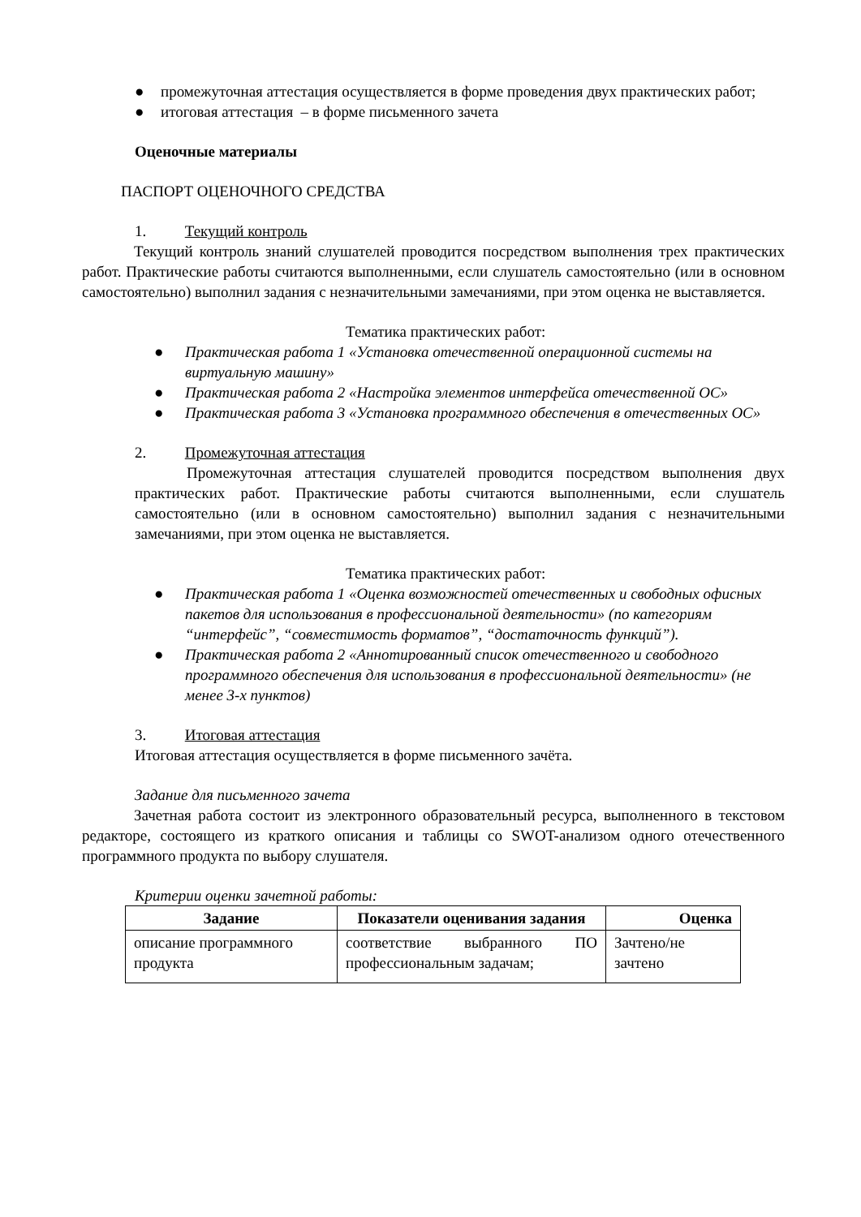● промежуточная аттестация осуществляется в форме проведения двух практических работ;
● итоговая аттестация – в форме письменного зачета
Оценочные материалы
ПАСПОРТ ОЦЕНОЧНОГО СРЕДСТВА
1. Текущий контроль
Текущий контроль знаний слушателей проводится посредством выполнения трех практических работ. Практические работы считаются выполненными, если слушатель самостоятельно (или в основном самостоятельно) выполнил задания с незначительными замечаниями, при этом оценка не выставляется.
Тематика практических работ:
● Практическая работа 1 «Установка отечественной операционной системы на виртуальную машину»
● Практическая работа 2 «Настройка элементов интерфейса отечественной ОС»
● Практическая работа 3 «Установка программного обеспечения в отечественных ОС»
2. Промежуточная аттестация
Промежуточная аттестация слушателей проводится посредством выполнения двух практических работ. Практические работы считаются выполненными, если слушатель самостоятельно (или в основном самостоятельно) выполнил задания с незначительными замечаниями, при этом оценка не выставляется.
Тематика практических работ:
● Практическая работа 1 «Оценка возможностей отечественных и свободных офисных пакетов для использования в профессиональной деятельности» (по категориям “интерфейс”, “совместимость форматов”, “достаточность функций”).
● Практическая работа 2 «Аннотированный список отечественного и свободного программного обеспечения для использования в профессиональной деятельности» (не менее 3-х пунктов)
3. Итоговая аттестация
Итоговая аттестация осуществляется в форме письменного зачёта.
Задание для письменного зачета
Зачетная работа состоит из электронного образовательный ресурса, выполненного в текстовом редакторе, состоящего из краткого описания и таблицы со SWOT-анализом одного отечественного программного продукта по выбору слушателя.
Критерии оценки зачетной работы:
| Задание | Показатели оценивания задания | Оценка |
| --- | --- | --- |
| описание программного продукта | соответствие выбранного ПО профессиональным задачам; | Зачтено/не зачтено |